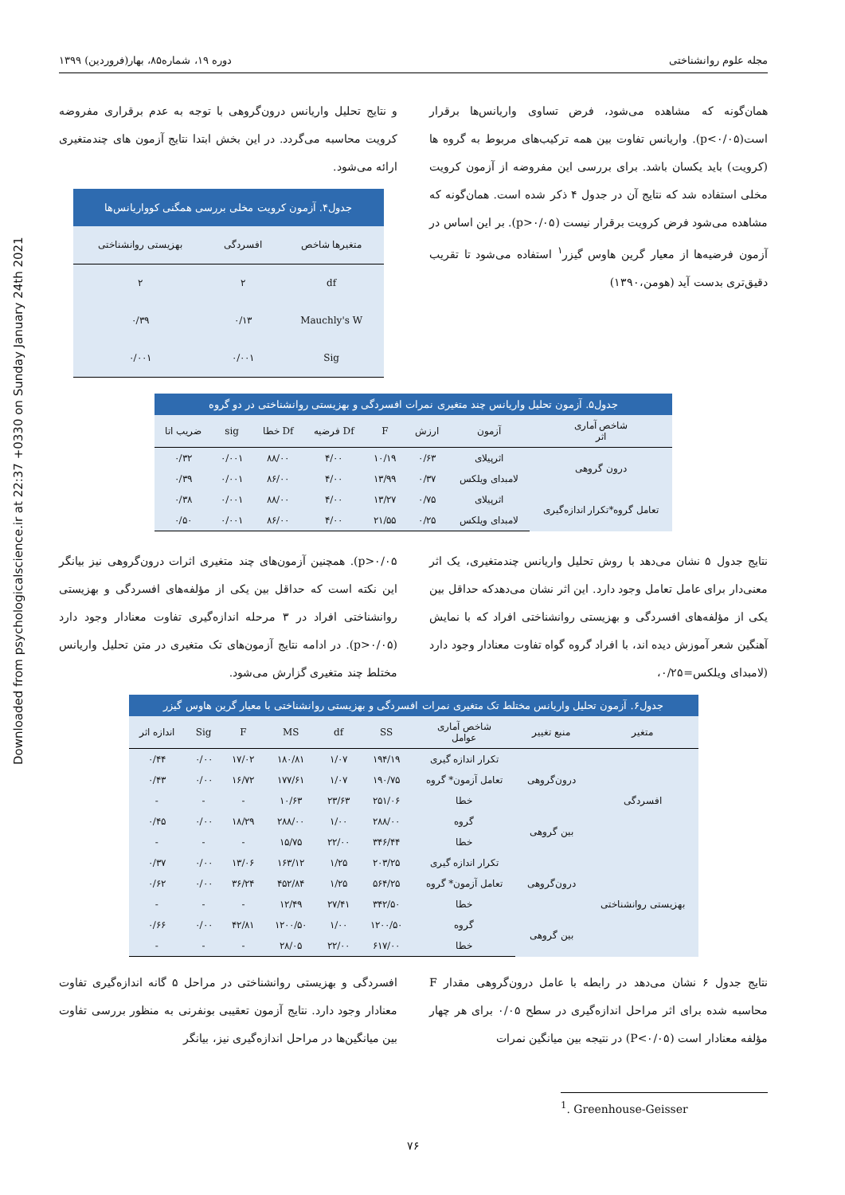Downloaded from psychologicalscience.ir at 22:37 +0330 on Sunday January 24th 2021
مجله علوم روانشناختی دوره ۱۹، شماره۸۵، بهار(فروردین) ۱۳۹۹
همان‌گونه که مشاهده می‌شود، فرض تساوی واریانس‌ها برقرار است(p<۰/۰۵). واریانس تفاوت بین همه ترکیب‌های مربوط به گروه ها (کرویت) باید یکسان باشد. برای بررسی این مفروضه از آزمون کرویت مخلی استفاده شد که نتایج آن در جدول ۴ ذکر شده است. همان‌گونه که مشاهده می‌شود فرض کرویت برقرار نیست (p>۰/۰۵). بر این اساس در آزمون فرضیه‌ها از معیار گرین هاوس گیزر<sup>۱</sup> استفاده می‌شود تا تقریب دقیق‌تری بدست آید (هومن،۱۳۹۰)
و نتایج تحلیل واریانس درون‌گروهی با توجه به عدم برقراری مفروضه کرویت محاسبه می‌گردد. در این بخش ابتدا نتایج آزمون های چندمتغیری ارائه می‌شود.
جدول۴. آزمون کرویت مخلی بررسی همگنی کوواریانس‌ها
| متغیرها شاخص | افسردگی | بهزیستی روانشناختی |
| --- | --- | --- |
| df | ۲ | ۲ |
| Mauchly's W | ۰/۱۳ | ۰/۳۹ |
| Sig | ۰/۰۰۱ | ۰/۰۰۱ |
جدول۵. آزمون تحلیل واریانس چند متغیری نمرات افسردگی و بهزیستی روانشناختی در دو گروه
| شاخص آماری اثر | آزمون | ارزش | F | Df فرضیه | Df خطا | sig | ضریب اتا |
| --- | --- | --- | --- | --- | --- | --- | --- |
| درون گروهی | اثرپیلای | ۰/۶۳ | ۱۰/۱۹ | ۴/۰۰ | ۸۸/۰۰ | ۰/۰۰۱ | ۰/۳۲ |
| | لامبدای ویلکس | ۰/۳۷ | ۱۳/۹۹ | ۴/۰۰ | ۸۶/۰۰ | ۰/۰۰۱ | ۰/۳۹ |
| تعامل گروه*تکرار اندازه‌گیری | اثرپیلای | ۰/۷۵ | ۱۳/۲۷ | ۴/۰۰ | ۸۸/۰۰ | ۰/۰۰۱ | ۰/۳۸ |
| | لامبدای ویلکس | ۰/۲۵ | ۲۱/۵۵ | ۴/۰۰ | ۸۶/۰۰ | ۰/۰۰۱ | ۰/۵۰ |
نتایج جدول ۵ نشان می‌دهد با روش تحلیل واریانس چندمتغیری، یک اثر معنی‌دار برای عامل تعامل وجود دارد. این اثر نشان می‌دهدکه حداقل بین یکی از مؤلفه‌های افسردگی و بهزیستی روانشناختی افراد که با نمایش آهنگین شعر آموزش دیده اند، با افراد گروه گواه تفاوت معنادار وجود دارد (لامبدای ویلکس=۰/۲۵،
p>۰/۰۵). همچنین آزمون‌های چند متغیری اثرات درون‌گروهی نیز بیانگر این نکته است که حداقل بین یکی از مؤلفه‌های افسردگی و بهزیستی روانشناختی افراد در ۳ مرحله اندازه‌گیری تفاوت معنادار وجود دارد (p>۰/۰۵). در ادامه نتایج آزمون‌های تک متغیری در متن تحلیل واریانس مختلط چند متغیری گزارش می‌شود.
جدول۶. آزمون تحلیل واریانس مختلط تک متغیری نمرات افسردگی و بهزیستی روانشناختی با معیار گرین هاوس گیزر
| متغیر | منبع تغییر | شاخص آماری عوامل | SS | df | MS | F | Sig | اندازه اثر |
| --- | --- | --- | --- | --- | --- | --- | --- | --- |
| افسردگی | درون‌گروهی | تکرار اندازه گیری | ۱۹۴/۱۹ | ۱/۰۷ | ۱۸۰/۸۱ | ۱۷/۰۲ | ۰/۰۰ | ۰/۴۴ |
| | | تعامل آزمون* گروه | ۱۹۰/۷۵ | ۱/۰۷ | ۱۷۷/۶۱ | ۱۶/۷۲ | ۰/۰۰ | ۰/۴۳ |
| | | خطا | ۲۵۱/۰۶ | ۲۳/۶۳ | ۱۰/۶۳ | - | - | - |
| | بین گروهی | گروه | ۲۸۸/۰۰ | ۱/۰۰ | ۲۸۸/۰۰ | ۱۸/۲۹ | ۰/۰۰ | ۰/۴۵ |
| | | خطا | ۳۴۶/۴۴ | ۲۲/۰۰ | ۱۵/۷۵ | - | - | - |
| بهزیستی روانشناختی | درون‌گروهی | تکرار اندازه گیری | ۲۰۳/۲۵ | ۱/۲۵ | ۱۶۳/۱۲ | ۱۳/۰۶ | ۰/۰۰ | ۰/۳۷ |
| | | تعامل آزمون* گروه | ۵۶۴/۲۵ | ۱/۲۵ | ۴۵۲/۸۴ | ۳۶/۲۴ | ۰/۰۰ | ۰/۶۲ |
| | | خطا | ۳۴۲/۵۰ | ۲۷/۴۱ | ۱۲/۴۹ | - | - | - |
| | بین گروهی | گروه | ۱۲۰۰/۵۰ | ۱/۰۰ | ۱۲۰۰/۵۰ | ۴۲/۸۱ | ۰/۰۰ | ۰/۶۶ |
| | | خطا | ۶۱۷/۰۰ | ۲۲/۰۰ | ۲۸/۰۵ | - | - | - |
نتایج جدول ۶ نشان می‌دهد در رابطه با عامل درون‌گروهی مقدار F محاسبه شده برای اثر مراحل اندازه‌گیری در سطح ۰/۰۵ برای هر چهار مؤلفه معنادار است (P<۰/۰۵) در نتیجه بین میانگین نمرات
افسردگی و بهزیستی روانشناختی در مراحل ۵ گانه اندازه‌گیری تفاوت معنادار وجود دارد. نتایج آزمون تعقیبی بونفرنی به منظور بررسی تفاوت بین میانگین‌ها در مراحل اندازه‌گیری نیز، بیانگر
<sup>1</sup>. Greenhouse-Geisser
۷۶